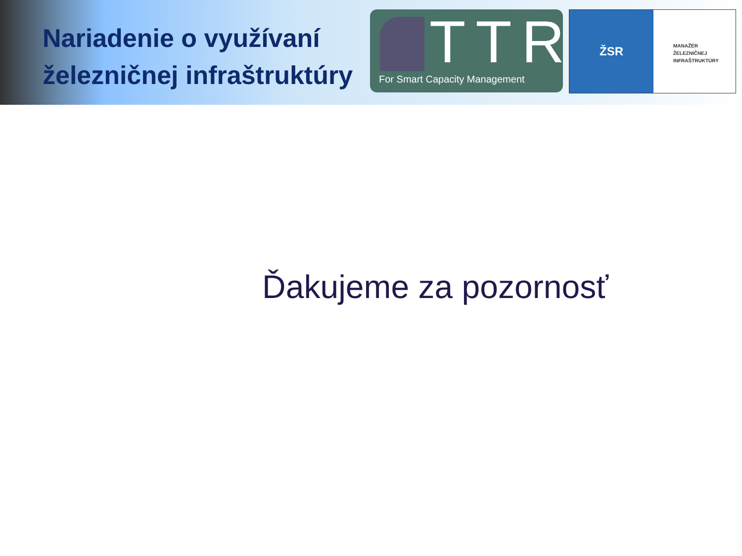Nariadenie o využívaní železničnej infraštruktúry
TTR
For Smart Capacity Management
ŽSR
MANAŽÉR
ŽELEZNIČNEJ
INFRAŠTRUKTÚRY
Ďakujeme za pozornosť